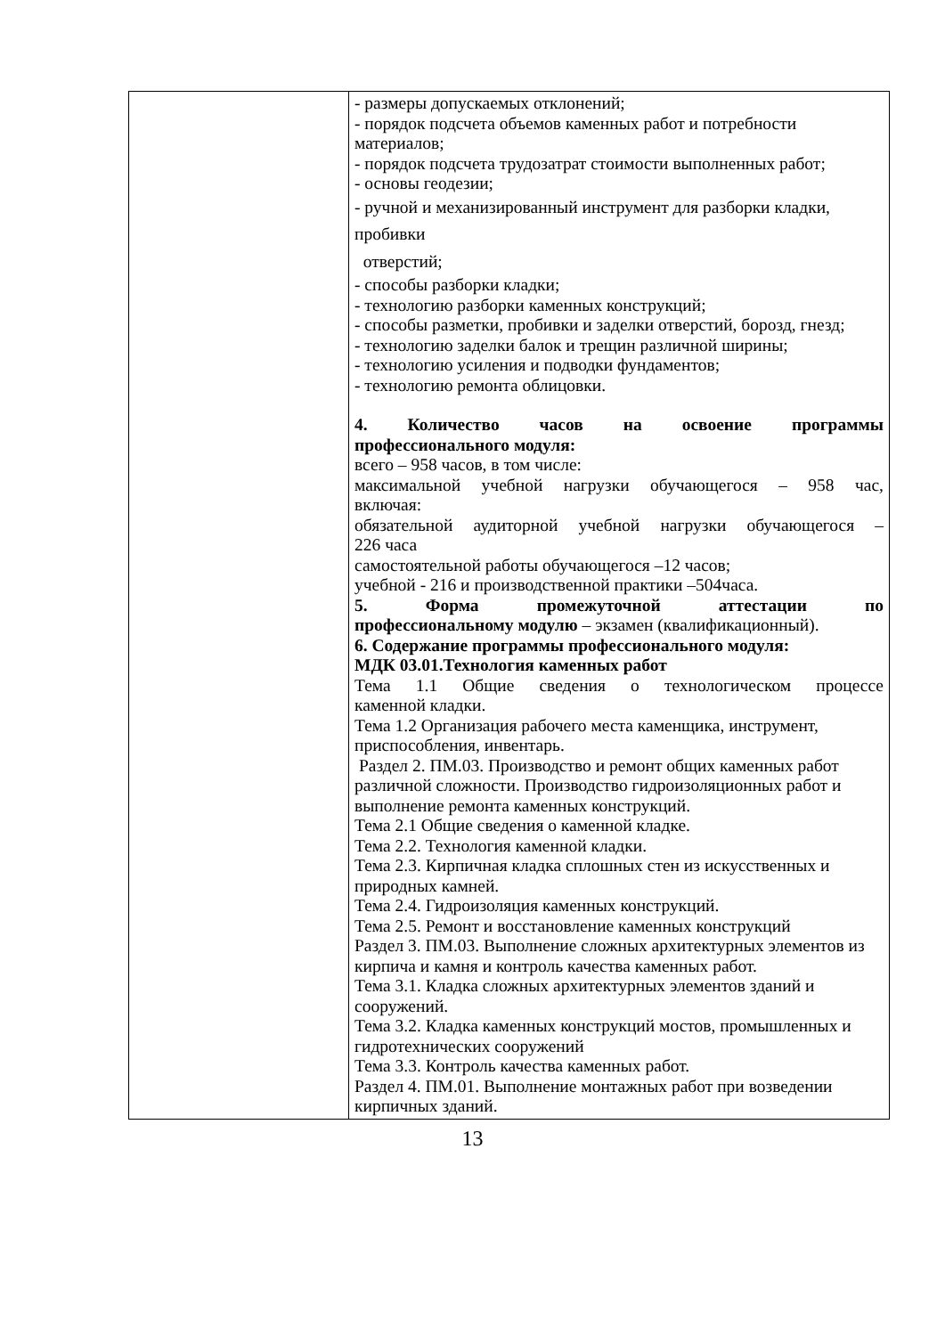| | - размеры допускаемых отклонений; - порядок подсчета объемов каменных работ и потребности материалов; - порядок подсчета трудозатрат стоимости выполненных работ; - основы геодезии; - ручной и механизированный инструмент для разборки кладки, пробивки отверстий; - способы разборки кладки; - технологию разборки каменных конструкций; - способы разметки, пробивки и заделки отверстий, борозд, гнезд; - технологию заделки балок и трещин различной ширины; - технологию усиления и подводки фундаментов; - технологию ремонта облицовки. 4. Количество часов на освоение программы профессионального модуля: всего – 958 часов, в том числе: максимальной учебной нагрузки обучающегося – 958 час, включая: обязательной аудиторной учебной нагрузки обучающегося – 226 часа самостоятельной работы обучающегося –12 часов; учебной - 216 и производственной практики –504часа. 5. Форма промежуточной аттестации по профессиональному модулю – экзамен (квалификационный). 6. Содержание программы профессионального модуля: МДК 03.01.Технология каменных работ Тема 1.1 Общие сведения о технологическом процессе каменной кладки. Тема 1.2 Организация рабочего места каменщика, инструмент, приспособления, инвентарь. Раздел 2. ПМ.03. Производство и ремонт общих каменных работ различной сложности. Производство гидроизоляционных работ и выполнение ремонта каменных конструкций. Тема 2.1 Общие сведения о каменной кладке. Тема 2.2. Технология каменной кладки. Тема 2.3. Кирпичная кладка сплошных стен из искусственных и природных камней. Тема 2.4. Гидроизоляция каменных конструкций. Тема 2.5. Ремонт и восстановление каменных конструкций Раздел 3. ПМ.03. Выполнение сложных архитектурных элементов из кирпича и камня и контроль качества каменных работ. Тема 3.1. Кладка сложных архитектурных элементов зданий и сооружений. Тема 3.2. Кладка каменных конструкций мостов, промышленных и гидротехнических сооружений Тема 3.3. Контроль качества каменных работ. Раздел 4. ПМ.01. Выполнение монтажных работ при возведении кирпичных зданий. |
13